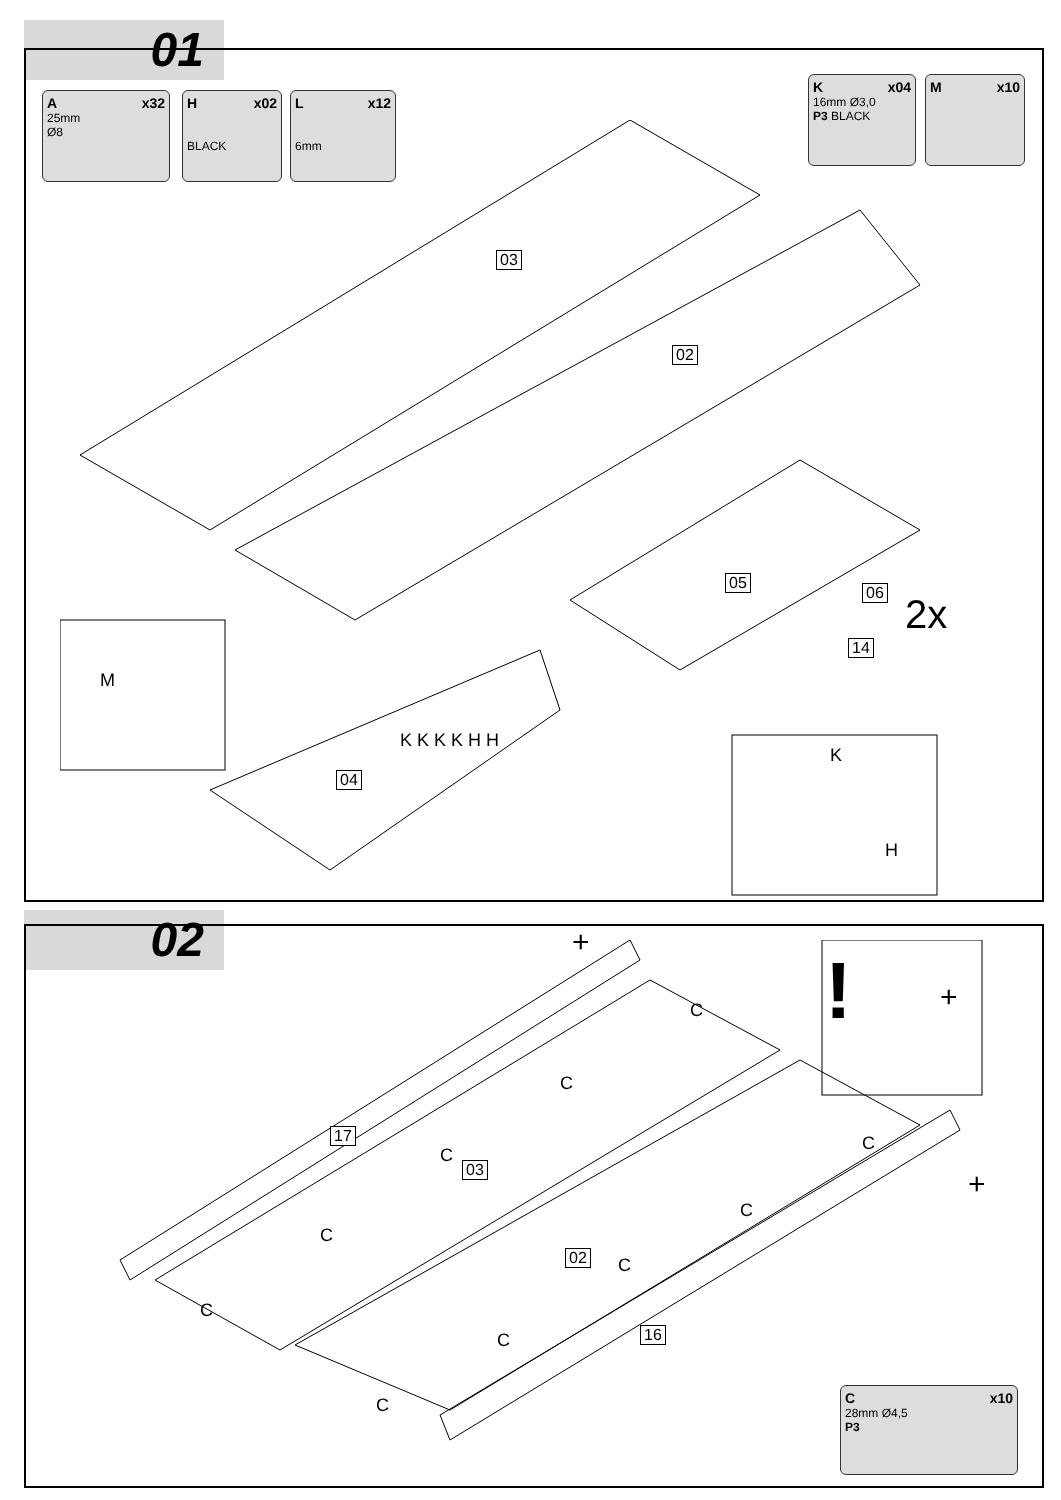01
A x32
25mm
Ø8
H x02
BLACK
L x12
6mm
K x04
16mm Ø3,0
P3 BLACK
M x10
03
02
05
06
14
2x
04
M
K K K K H H
K
H
02
17
03
02
16
C
C
C
C
C
C
C
C
C
C
+
+
+
!
C x10
28mm Ø4,5
P3